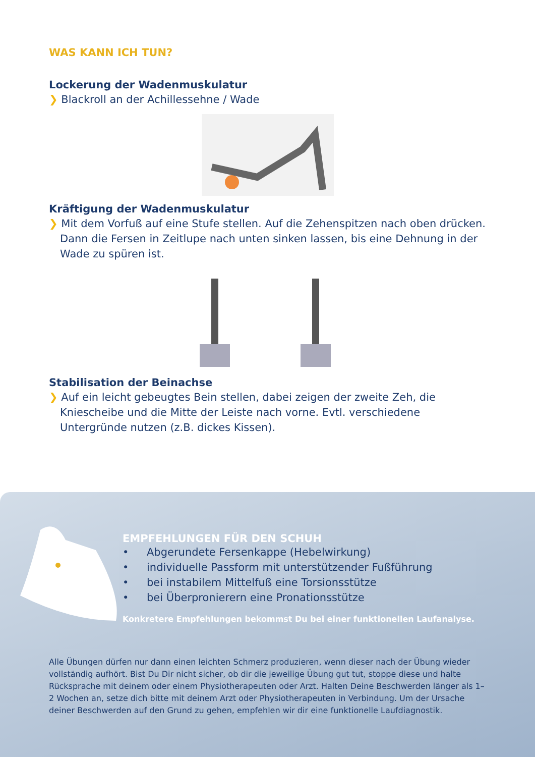WAS KANN ICH TUN?
Lockerung der Wadenmuskulatur
❯ Blackroll an der Achillessehne / Wade
Kräftigung der Wadenmuskulatur
❯ Mit dem Vorfuß auf eine Stufe stellen. Auf die Zehenspitzen nach oben drücken. Dann die Fersen in Zeitlupe nach unten sinken lassen, bis eine Dehnung in der Wade zu spüren ist.
Stabilisation der Beinachse
❯ Auf ein leicht gebeugtes Bein stellen, dabei zeigen der zweite Zeh, die Kniescheibe und die Mitte der Leiste nach vorne. Evtl. verschiedene Untergründe nutzen (z.B. dickes Kissen).
EMPFEHLUNGEN FÜR DEN SCHUH
• Abgerundete Fersenkappe (Hebelwirkung)
• individuelle Passform mit unterstützender Fußführung
• bei instabilem Mittelfuß eine Torsionsstütze
• bei Überpronierern eine Pronationsstütze
Konkretere Empfehlungen bekommst Du bei einer funktionellen Laufanalyse.
Alle Übungen dürfen nur dann einen leichten Schmerz produzieren, wenn dieser nach der Übung wieder vollständig aufhört. Bist Du Dir nicht sicher, ob dir die jeweilige Übung gut tut, stoppe diese und halte Rücksprache mit deinem oder einem Physiotherapeuten oder Arzt. Halten Deine Beschwerden länger als 1–2 Wochen an, setze dich bitte mit deinem Arzt oder Physiotherapeuten in Verbindung. Um der Ursache deiner Beschwerden auf den Grund zu gehen, empfehlen wir dir eine funktionelle Laufdiagnostik.